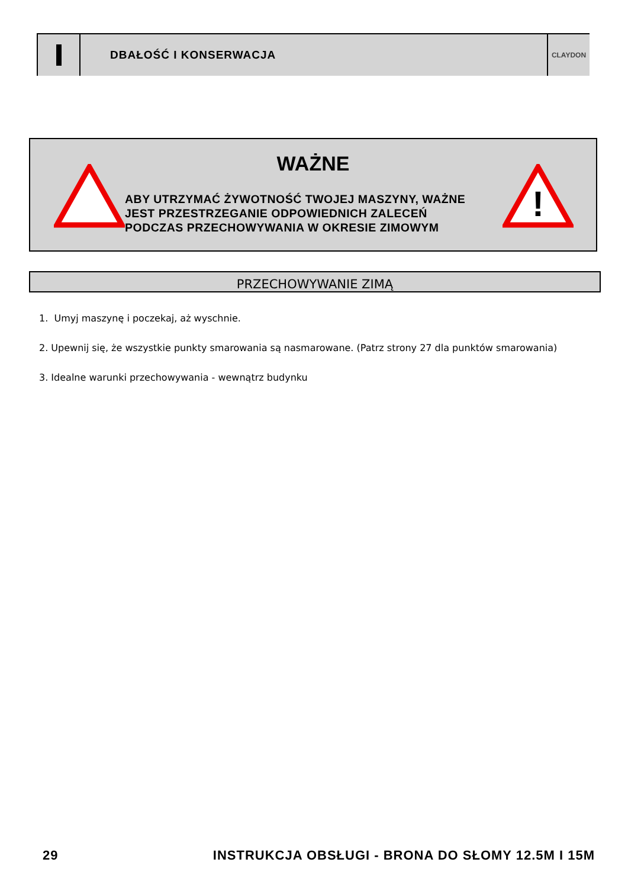DBAŁOŚĆ I KONSERWACJA
CLAYDON
!
WAŻNE
ABY UTRZYMAĆ ŻYWOTNOŚĆ TWOJEJ MASZYNY, WAŻNE
JEST PRZESTRZEGANIE ODPOWIEDNICH ZALECEŃ
PODCZAS PRZECHOWYWANIA W OKRESIE ZIMOWYM
PRZECHOWYWANIE ZIMĄ
1. Umyj maszynę i poczekaj, aż wyschnie.
2. Upewnij się, że wszystkie punkty smarowania są nasmarowane. (Patrz strony 27 dla punktów smarowania)
3. Idealne warunki przechowywania - wewnątrz budynku
29 INSTRUKCJA OBSŁUGI - BRONA DO SŁOMY 12.5M I 15M